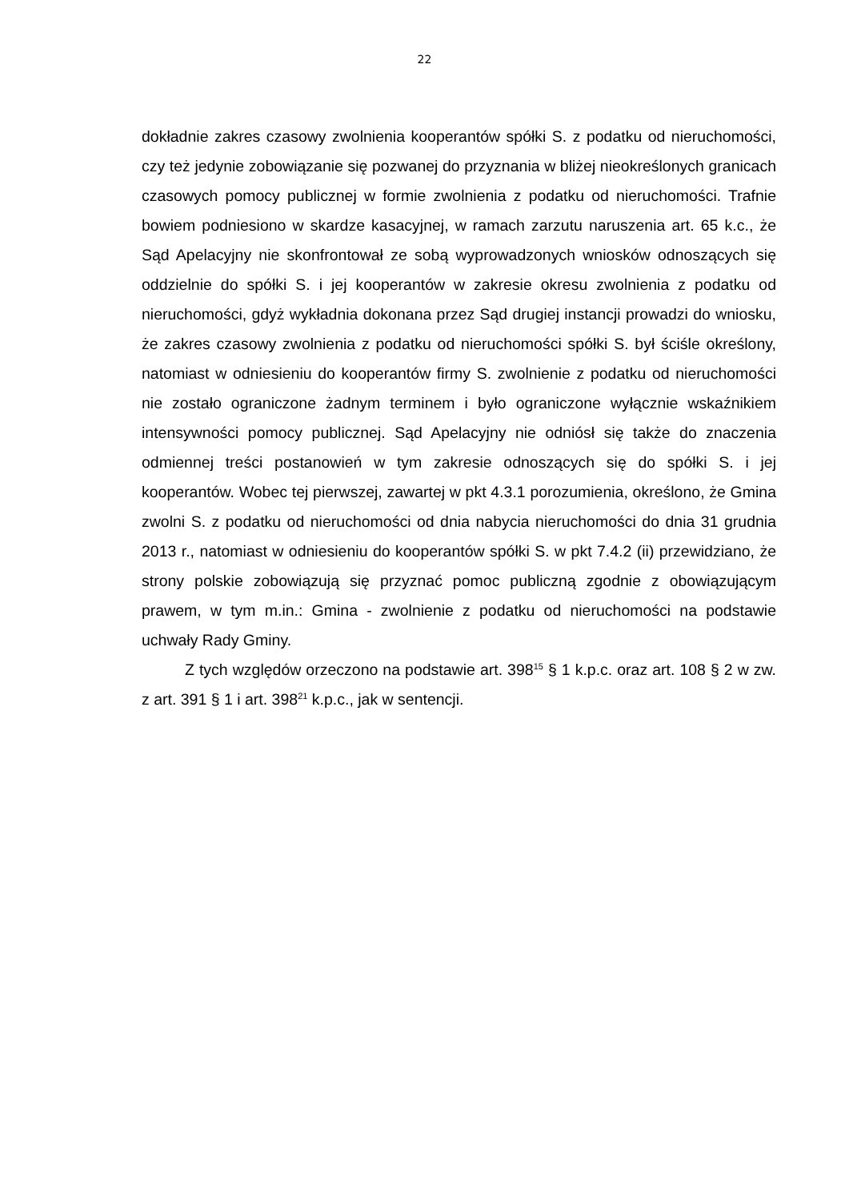22
dokładnie zakres czasowy zwolnienia kooperantów spółki S. z podatku od nieruchomości, czy też jedynie zobowiązanie się pozwanej do przyznania w bliżej nieokreślonych granicach czasowych pomocy publicznej w formie zwolnienia z podatku od nieruchomości. Trafnie bowiem podniesiono w skardze kasacyjnej, w ramach zarzutu naruszenia art. 65 k.c., że Sąd Apelacyjny nie skonfrontował ze sobą wyprowadzonych wniosków odnoszących się oddzielnie do spółki S. i jej kooperantów w zakresie okresu zwolnienia z podatku od nieruchomości, gdyż wykładnia dokonana przez Sąd drugiej instancji prowadzi do wniosku, że zakres czasowy zwolnienia z podatku od nieruchomości spółki S. był ściśle określony, natomiast w odniesieniu do kooperantów firmy S. zwolnienie z podatku od nieruchomości nie zostało ograniczone żadnym terminem i było ograniczone wyłącznie wskaźnikiem intensywności pomocy publicznej. Sąd Apelacyjny nie odniósł się także do znaczenia odmiennej treści postanowień w tym zakresie odnoszących się do spółki S. i jej kooperantów. Wobec tej pierwszej, zawartej w pkt 4.3.1 porozumienia, określono, że Gmina zwolni S. z podatku od nieruchomości od dnia nabycia nieruchomości do dnia 31 grudnia 2013 r., natomiast w odniesieniu do kooperantów spółki S. w pkt 7.4.2 (ii) przewidziano, że strony polskie zobowiązują się przyznać pomoc publiczną zgodnie z obowiązującym prawem, w tym m.in.: Gmina - zwolnienie z podatku od nieruchomości na podstawie uchwały Rady Gminy.
Z tych względów orzeczono na podstawie art. 398<sup>15</sup> § 1 k.p.c. oraz art. 108 § 2 w zw. z art. 391 § 1 i art. 398<sup>21</sup> k.p.c., jak w sentencji.